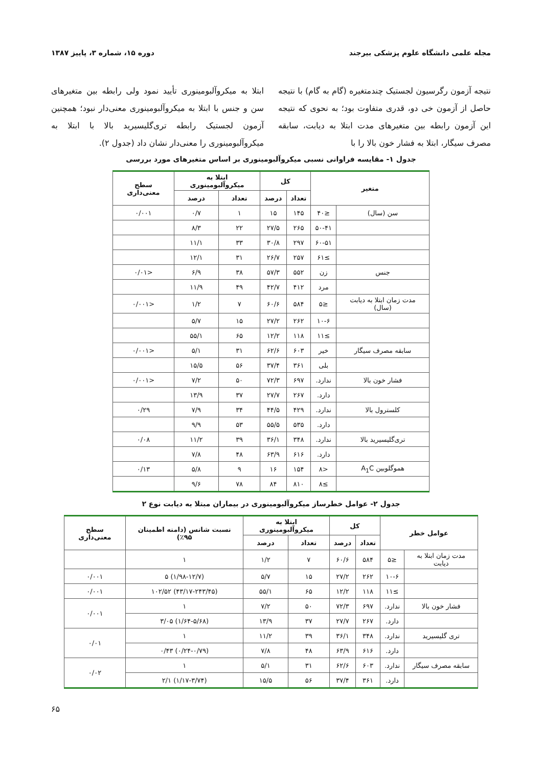مجله علمی دانشگاه علوم پزشکی بیرجند دوره ۱۵، شماره ۳، پاییز ۱۳۸۷
نتیجه آزمون رگرسیون لجستیک چندمتغیره (گام به گام) با نتیجه حاصل از آزمون خی دو، قدری متفاوت بود؛ به نحوی که نتیجه این آزمون رابطه بین متغیرهای مدت ابتلا به دیابت، سابقه مصرف سیگار، ابتلا به فشار خون بالا را با
ابتلا به میکروآلبومینوری تأیید نمود ولی رابطه بین متغیرهای سن و جنس با ابتلا به میکروآلبومینوری معنی‌دار نبود؛ همچنین آزمون لجستیک رابطه تری‌گلیسیرید بالا با ابتلا به میکروآلبومینوری را معنی‌دار نشان داد (جدول ۲).
جدول ۱- مقایسه فراوانی نسبی میکروآلبومینوری بر اساس متغیرهای مورد بررسی
| متغیر | | کل | | ابتلا به میکروآلبومینوری | | سطح معنی‌داری |
| --- | --- | --- | --- | --- | --- | --- |
| | | تعداد | درصد | تعداد | درصد | |
| سن (سال) | ≤۴۰ | ۱۴۵ | ۱۵ | ۱ | ۰/۷ | ۰/۰۰۱ |
| | ۵۰-۴۱ | ۲۶۵ | ۲۷/۵ | ۲۲ | ۸/۳ | |
| | ۶۰-۵۱ | ۲۹۷ | ۳۰/۸ | ۳۳ | ۱۱/۱ | |
| | ≥۶۱ | ۲۵۷ | ۲۶/۷ | ۳۱ | ۱۲/۱ | |
| جنس | زن | ۵۵۲ | ۵۷/۳ | ۳۸ | ۶/۹ | <۰/۰۱ |
| | مرد | ۴۱۲ | ۴۲/۷ | ۴۹ | ۱۱/۹ | |
| مدت زمان ابتلا به دیابت (سال) | ≤۵ | ۵۸۴ | ۶۰/۶ | ۷ | ۱/۲ | <۰/۰۰۱ |
| | ۱۰-۶ | ۲۶۲ | ۲۷/۲ | ۱۵ | ۵/۷ | |
| | ≥۱۱ | ۱۱۸ | ۱۲/۲ | ۶۵ | ۵۵/۱ | |
| سابقه مصرف سیگار | خیر | ۶۰۳ | ۶۲/۶ | ۳۱ | ۵/۱ | <۰/۰۰۱ |
| | بلی | ۳۶۱ | ۳۷/۴ | ۵۶ | ۱۵/۵ | |
| فشار خون بالا | ندارد. | ۶۹۷ | ۷۲/۳ | ۵۰ | ۷/۲ | <۰/۰۰۱ |
| | دارد. | ۲۶۷ | ۲۷/۷ | ۳۷ | ۱۳/۹ | |
| کلسترول بالا | ندارد. | ۴۲۹ | ۴۴/۵ | ۳۴ | ۷/۹ | ۰/۲۹ |
| | دارد. | ۵۳۵ | ۵۵/۵ | ۵۳ | ۹/۹ | |
| تری‌گلیسیرید بالا | ندارد. | ۳۴۸ | ۳۶/۱ | ۳۹ | ۱۱/۲ | ۰/۰۸ |
| | دارد. | ۶۱۶ | ۶۳/۹ | ۴۸ | ۷/۸ | |
| هموگلوبین A<sub>1</sub>C | <۸ | ۱۵۴ | ۱۶ | ۹ | ۵/۸ | ۰/۱۳ |
| | ≥۸ | ۸۱۰ | ۸۴ | ۷۸ | ۹/۶ | |
جدول ۲- عوامل خطرساز میکروآلبومینوری در بیماران مبتلا به دیابت نوع ۲
| عوامل خطر | | کل | | ابتلا به میکروآلبومینوری | | نسبت شانس (دامنه اطمینان ۹۵٪) | سطح معنی‌داری |
| --- | --- | --- | --- | --- | --- | --- | --- |
| | | تعداد | درصد | تعداد | درصد | | |
| مدت زمان ابتلا به دیابت | ≤۵ | ۵۸۴ | ۶۰/۶ | ۷ | ۱/۲ | ۱ | |
| | ۱۰-۶ | ۲۶۲ | ۲۷/۲ | ۱۵ | ۵/۷ | (۱/۹۸-۱۲/۷) ۵ | ۰/۰۰۱ |
| | ≥۱۱ | ۱۱۸ | ۱۲/۲ | ۶۵ | ۵۵/۱ | (۴۳/۱۷-۲۴۳/۴۵) ۱۰۲/۵۲ | ۰/۰۰۱ |
| فشار خون بالا | ندارد. | ۶۹۷ | ۷۲/۳ | ۵۰ | ۷/۲ | ۱ | ۰/۰۰۱ |
| | دارد. | ۲۶۷ | ۲۷/۷ | ۳۷ | ۱۳/۹ | (۱/۶۴-۵/۶۸) ۳/۰۵ | |
| تری گلیسیرید | ندارد. | ۳۴۸ | ۳۶/۱ | ۳۹ | ۱۱/۲ | ۱ | ۰/۰۱ |
| | دارد. | ۶۱۶ | ۶۳/۹ | ۴۸ | ۷/۸ | (۰/۲۴-۰/۷۹) ۰/۴۳ | |
| سابقه مصرف سیگار | ندارد. | ۶۰۳ | ۶۲/۶ | ۳۱ | ۵/۱ | ۱ | ۰/۰۲ |
| | دارد. | ۳۶۱ | ۳۷/۴ | ۵۶ | ۱۵/۵ | (۱/۱۷-۳/۷۴) ۲/۱ | |
۶۵